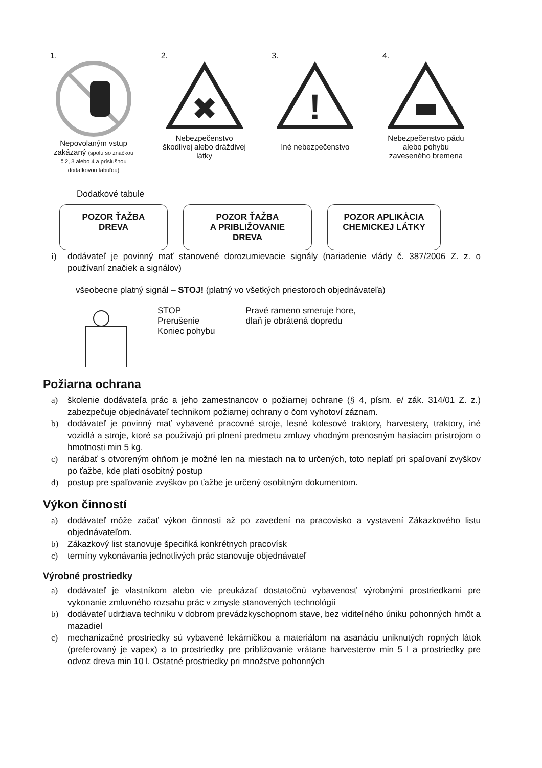1.
Nepovolaným vstup
zakázaný (spolu so značkou č.2, 3 alebo 4 a príslušnou dodatkovou tabuľou)
2.
✖
Nebezpečenstvo škodlivej alebo dráždivej látky
3.
!
Iné nebezpečenstvo
4.
Nebezpečenstvo pádu alebo pohybu zaveseného bremena
Dodatkové tabule
POZOR ŤAŽBA
DREVA
POZOR ŤAŽBA
A PRIBLIŽOVANIE
DREVA
POZOR APLIKÁCIA
CHEMICKEJ LÁTKY
i) dodávateľ je povinný mať stanovené dorozumievacie signály (nariadenie vlády č. 387/2006 Z. z. o používaní značiek a signálov)
všeobecne platný signál – STOJ! (platný vo všetkých priestoroch objednávateľa)
STOP
Prerušenie
Koniec pohybu
Pravé rameno smeruje hore,
dlaň je obrátená dopredu
Požiarna ochrana
a) školenie dodávateľa prác a jeho zamestnancov o požiarnej ochrane (§ 4, písm. e/ zák. 314/01 Z. z.) zabezpečuje objednávateľ technikom požiarnej ochrany o čom vyhotoví záznam.
b) dodávateľ je povinný mať vybavené pracovné stroje, lesné kolesové traktory, harvestery, traktory, iné vozidlá a stroje, ktoré sa používajú pri plnení predmetu zmluvy vhodným prenosným hasiacim prístrojom o hmotnosti min 5 kg.
c) narábať s otvoreným ohňom je možné len na miestach na to určených, toto neplatí pri spaľovaní zvyškov po ťažbe, kde platí osobitný postup
d) postup pre spaľovanie zvyškov po ťažbe je určený osobitným dokumentom.
Výkon činností
a) dodávateľ môže začať výkon činnosti až po zavedení na pracovisko a vystavení Zákazkového listu objednávateľom.
b) Zákazkový list stanovuje špecifiká konkrétnych pracovísk
c) termíny vykonávania jednotlivých prác stanovuje objednávateľ
Výrobné prostriedky
a) dodávateľ je vlastníkom alebo vie preukázať dostatočnú vybavenosť výrobnými prostriedkami pre vykonanie zmluvného rozsahu prác v zmysle stanovených technológií
b) dodávateľ udržiava techniku v dobrom prevádzkyschopnom stave, bez viditeľného úniku pohonných hmôt a mazadiel
c) mechanizačné prostriedky sú vybavené lekárničkou a materiálom na asanáciu uniknutých ropných látok (preferovaný je vapex) a to prostriedky pre približovanie vrátane harvesterov min 5 l a prostriedky pre odvoz dreva min 10 l. Ostatné prostriedky pri množstve pohonných